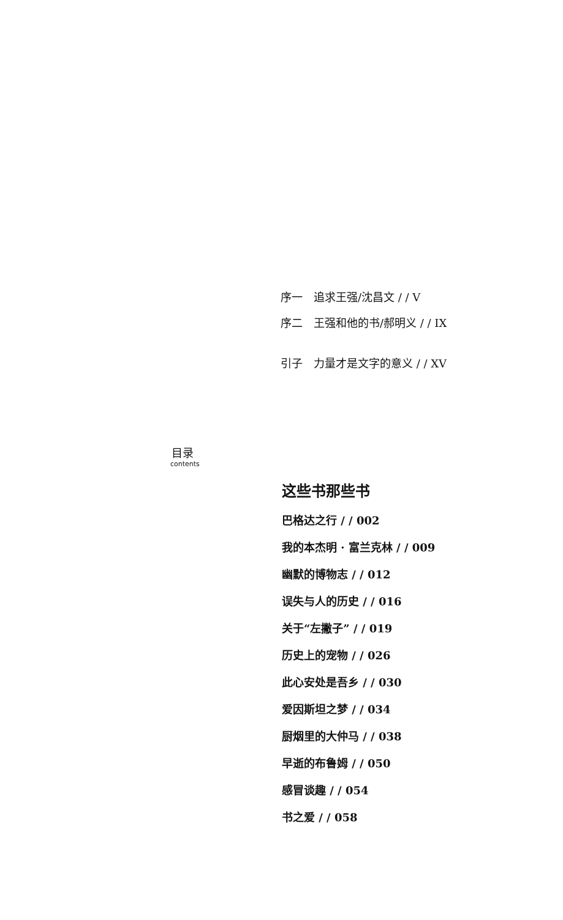序一　追求王强/沈昌文 / / V
序二　王强和他的书/郝明义 / / IX
引子　力量才是文字的意义 / / XV
目录
contents
这些书那些书
巴格达之行 / / 002
我的本杰明 · 富兰克林 / / 009
幽默的博物志 / / 012
误失与人的历史 / / 016
关于“左撇子” / / 019
历史上的宠物 / / 026
此心安处是吾乡 / / 030
爱因斯坦之梦 / / 034
厨烟里的大仲马 / / 038
早逝的布鲁姆 / / 050
感冒谈趣 / / 054
书之爱 / / 058